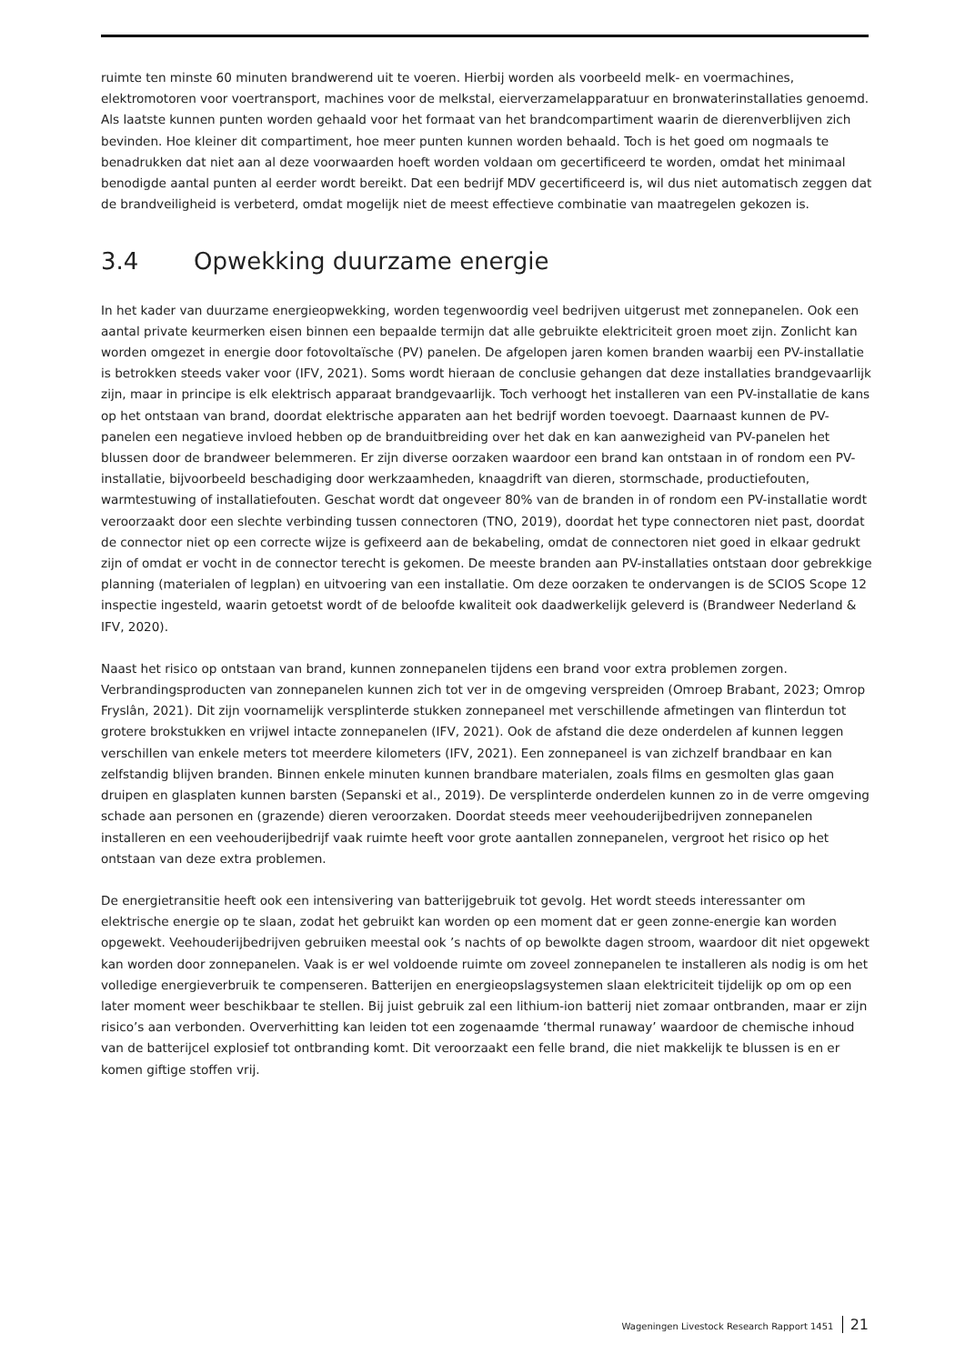ruimte ten minste 60 minuten brandwerend uit te voeren. Hierbij worden als voorbeeld melk- en voermachines, elektromotoren voor voertransport, machines voor de melkstal, eierverzamelapparatuur en bronwaterinstallaties genoemd. Als laatste kunnen punten worden gehaald voor het formaat van het brandcompartiment waarin de dierenverblijven zich bevinden. Hoe kleiner dit compartiment, hoe meer punten kunnen worden behaald. Toch is het goed om nogmaals te benadrukken dat niet aan al deze voorwaarden hoeft worden voldaan om gecertificeerd te worden, omdat het minimaal benodigde aantal punten al eerder wordt bereikt. Dat een bedrijf MDV gecertificeerd is, wil dus niet automatisch zeggen dat de brandveiligheid is verbeterd, omdat mogelijk niet de meest effectieve combinatie van maatregelen gekozen is.
3.4 Opwekking duurzame energie
In het kader van duurzame energieopwekking, worden tegenwoordig veel bedrijven uitgerust met zonnepanelen. Ook een aantal private keurmerken eisen binnen een bepaalde termijn dat alle gebruikte elektriciteit groen moet zijn. Zonlicht kan worden omgezet in energie door fotovoltaïsche (PV) panelen. De afgelopen jaren komen branden waarbij een PV-installatie is betrokken steeds vaker voor (IFV, 2021). Soms wordt hieraan de conclusie gehangen dat deze installaties brandgevaarlijk zijn, maar in principe is elk elektrisch apparaat brandgevaarlijk. Toch verhoogt het installeren van een PV-installatie de kans op het ontstaan van brand, doordat elektrische apparaten aan het bedrijf worden toevoegt. Daarnaast kunnen de PV-panelen een negatieve invloed hebben op de branduitbreiding over het dak en kan aanwezigheid van PV-panelen het blussen door de brandweer belemmeren. Er zijn diverse oorzaken waardoor een brand kan ontstaan in of rondom een PV-installatie, bijvoorbeeld beschadiging door werkzaamheden, knaagdrift van dieren, stormschade, productiefouten, warmtestuwing of installatiefouten. Geschat wordt dat ongeveer 80% van de branden in of rondom een PV-installatie wordt veroorzaakt door een slechte verbinding tussen connectoren (TNO, 2019), doordat het type connectoren niet past, doordat de connector niet op een correcte wijze is gefixeerd aan de bekabeling, omdat de connectoren niet goed in elkaar gedrukt zijn of omdat er vocht in de connector terecht is gekomen. De meeste branden aan PV-installaties ontstaan door gebrekkige planning (materialen of legplan) en uitvoering van een installatie. Om deze oorzaken te ondervangen is de SCIOS Scope 12 inspectie ingesteld, waarin getoetst wordt of de beloofde kwaliteit ook daadwerkelijk geleverd is (Brandweer Nederland & IFV, 2020).
Naast het risico op ontstaan van brand, kunnen zonnepanelen tijdens een brand voor extra problemen zorgen. Verbrandingsproducten van zonnepanelen kunnen zich tot ver in de omgeving verspreiden (Omroep Brabant, 2023; Omrop Fryslân, 2021). Dit zijn voornamelijk versplinterde stukken zonnepaneel met verschillende afmetingen van flinterdun tot grotere brokstukken en vrijwel intacte zonnepanelen (IFV, 2021). Ook de afstand die deze onderdelen af kunnen leggen verschillen van enkele meters tot meerdere kilometers (IFV, 2021). Een zonnepaneel is van zichzelf brandbaar en kan zelfstandig blijven branden. Binnen enkele minuten kunnen brandbare materialen, zoals films en gesmolten glas gaan druipen en glasplaten kunnen barsten (Sepanski et al., 2019). De versplinterde onderdelen kunnen zo in de verre omgeving schade aan personen en (grazende) dieren veroorzaken. Doordat steeds meer veehouderijbedrijven zonnepanelen installeren en een veehouderijbedrijf vaak ruimte heeft voor grote aantallen zonnepanelen, vergroot het risico op het ontstaan van deze extra problemen.
De energietransitie heeft ook een intensivering van batterijgebruik tot gevolg. Het wordt steeds interessanter om elektrische energie op te slaan, zodat het gebruikt kan worden op een moment dat er geen zonne-energie kan worden opgewekt. Veehouderijbedrijven gebruiken meestal ook ’s nachts of op bewolkte dagen stroom, waardoor dit niet opgewekt kan worden door zonnepanelen. Vaak is er wel voldoende ruimte om zoveel zonnepanelen te installeren als nodig is om het volledige energieverbruik te compenseren. Batterijen en energieopslagsystemen slaan elektriciteit tijdelijk op om op een later moment weer beschikbaar te stellen. Bij juist gebruik zal een lithium-ion batterij niet zomaar ontbranden, maar er zijn risico’s aan verbonden. Oververhitting kan leiden tot een zogenaamde ‘thermal runaway’ waardoor de chemische inhoud van de batterijcel explosief tot ontbranding komt. Dit veroorzaakt een felle brand, die niet makkelijk te blussen is en er komen giftige stoffen vrij.
Wageningen Livestock Research Rapport 1451 21